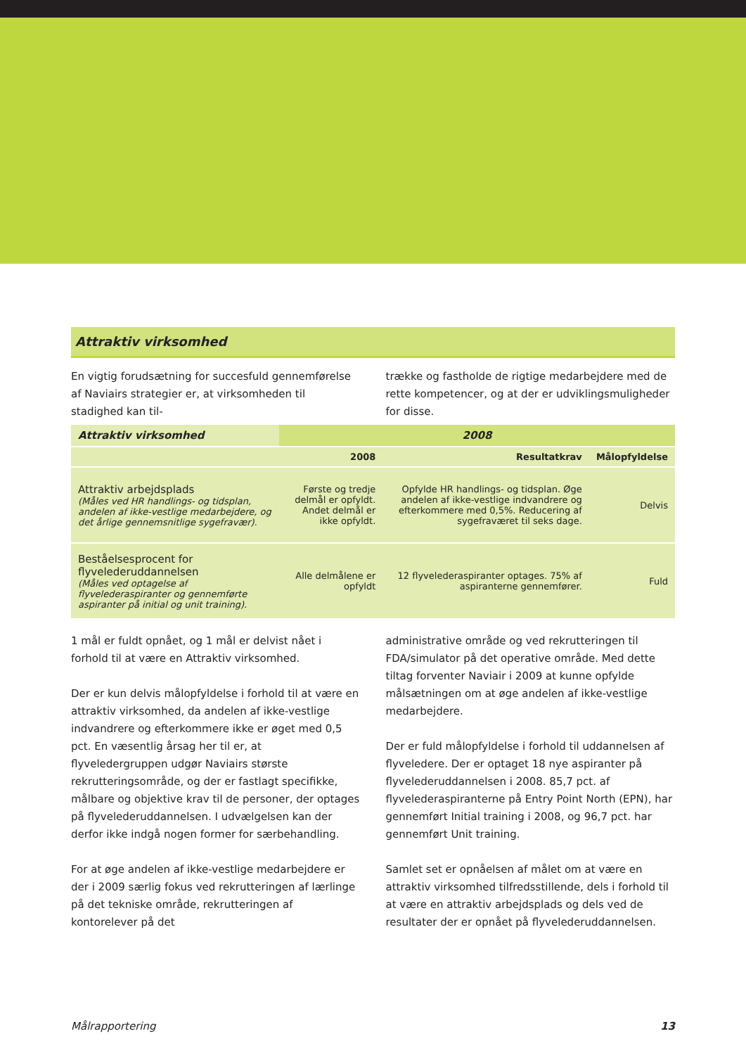Attraktiv virksomhed
En vigtig forudsætning for succesfuld gennemførelse af Naviairs strategier er, at virksomheden til stadighed kan til-
trække og fastholde de rigtige medarbejdere med de rette kompetencer, og at der er udviklingsmuligheder for disse.
| Attraktiv virksomhed | 2008 | | |
| | 2008 | Resultatkrav | Målopfyldelse |
| Attraktiv arbejdsplads (Måles ved HR handlings- og tidsplan, andelen af ikke-vestlige medarbejdere, og det årlige gennemsnit­lige sygefravær). | Første og tredje delmål er opfyldt. Andet delmål er ikke opfyldt. | Opfylde HR handlings- og tidsplan. Øge andelen af ikke-vestlige indvandrere og efterkommere med 0,5%. Reducering af sygefraværet til seks dage. | Delvis |
| Beståelsesprocent for flyvelederuddannelsen (Måles ved optagelse af flyvelederaspiranter og gennemførte aspiranter på initial og unit training). | Alle delmålene er opfyldt | 12 flyvelederaspiranter optages. 75% af aspiranterne gennemfører. | Fuld |
1 mål er fuldt opnået, og 1 mål er delvist nået i forhold til at være en Attraktiv virksomhed.
Der er kun delvis målopfyldelse i forhold til at være en attraktiv virksomhed, da andelen af ikke-vestlige indvandrere og efterkommere ikke er øget med 0,5 pct. En væsentlig årsag her til er, at flyveledergruppen udgør Naviairs største rekrutteringsområde, og der er fastlagt specifikke, målbare og objektive krav til de personer, der optages på flyvelederuddannelsen. I udvælgelsen kan der derfor ikke indgå nogen former for særbehandling.
For at øge andelen af ikke-vestlige medarbejdere er der i 2009 særlig fokus ved rekrutteringen af lærlinge på det tekniske område, rekrutteringen af kontorelever på det
administrative område og ved rekrutteringen til FDA/simulator på det operative område. Med dette tiltag forventer Naviair i 2009 at kunne opfylde målsætningen om at øge andelen af ikke-vestlige medarbejdere.
Der er fuld målopfyldelse i forhold til uddannelsen af flyveledere. Der er optaget 18 nye aspiranter på flyvelederuddannelsen i 2008. 85,7 pct. af flyvelederaspiranterne på Entry Point North (EPN), har gennemført Initial training i 2008, og 96,7 pct. har gennemført Unit training.
Samlet set er opnåelsen af målet om at være en attraktiv virksomhed tilfredsstillende, dels i forhold til at være en attraktiv arbejdsplads og dels ved de resultater der er opnået på flyvelederuddannelsen.
Målrapportering 13